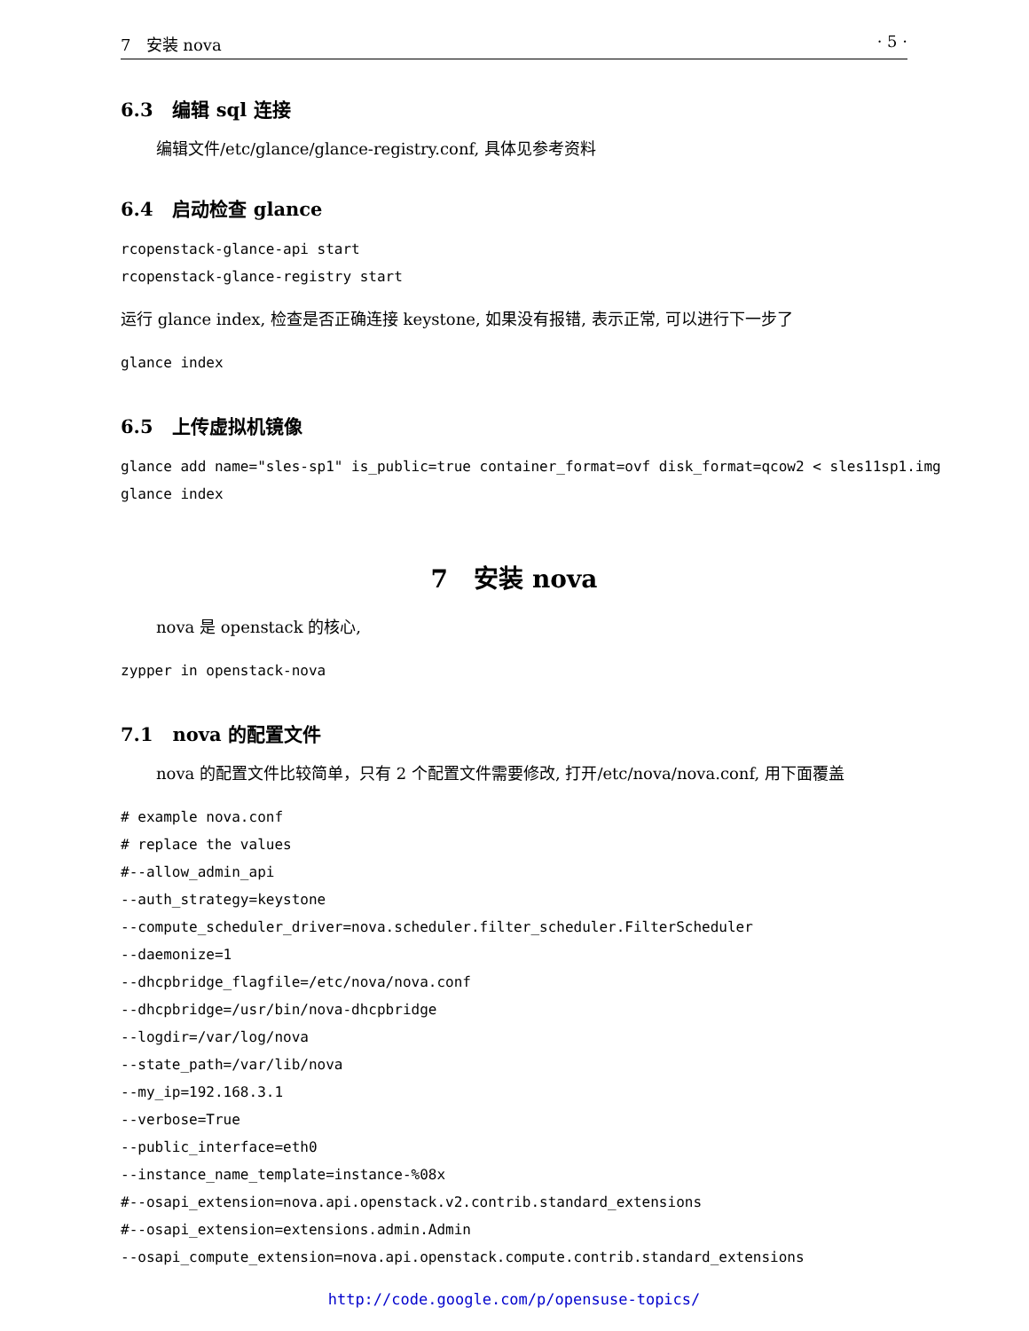7 安装 nova · 5 ·
6.3 编辑 sql 连接
编辑文件/etc/glance/glance-registry.conf, 具体见参考资料
6.4 启动检查 glance
rcopenstack-glance-api start
rcopenstack-glance-registry start
运行 glance index, 检查是否正确连接 keystone, 如果没有报错, 表示正常, 可以进行下一步了
glance index
6.5 上传虚拟机镜像
glance add name="sles-sp1" is_public=true container_format=ovf disk_format=qcow2 < sles11sp1.img
glance index
7 安装 nova
nova 是 openstack 的核心,
zypper in openstack-nova
7.1 nova 的配置文件
nova 的配置文件比较简单，只有 2 个配置文件需要修改, 打开/etc/nova/nova.conf, 用下面覆盖
# example nova.conf
# replace the values
#--allow_admin_api
--auth_strategy=keystone
--compute_scheduler_driver=nova.scheduler.filter_scheduler.FilterScheduler
--daemonize=1
--dhcpbridge_flagfile=/etc/nova/nova.conf
--dhcpbridge=/usr/bin/nova-dhcpbridge
--logdir=/var/log/nova
--state_path=/var/lib/nova
--my_ip=192.168.3.1
--verbose=True
--public_interface=eth0
--instance_name_template=instance-%08x
#--osapi_extension=nova.api.openstack.v2.contrib.standard_extensions
#--osapi_extension=extensions.admin.Admin
--osapi_compute_extension=nova.api.openstack.compute.contrib.standard_extensions
http://code.google.com/p/opensuse-topics/